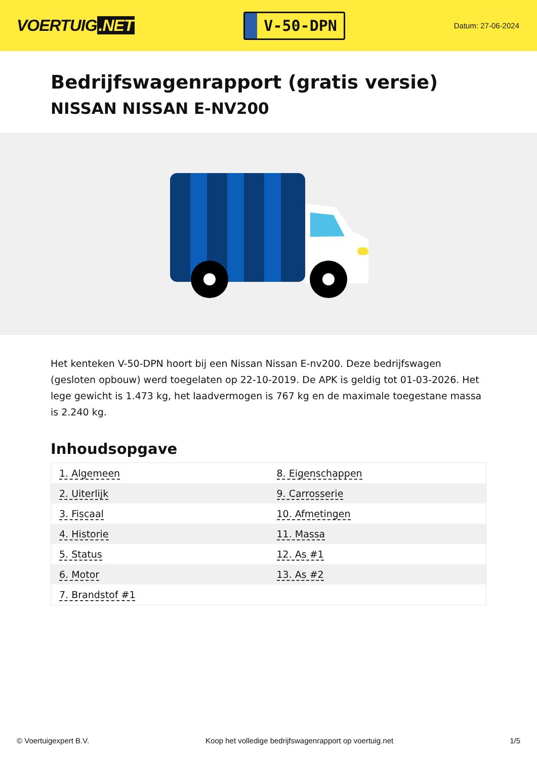VOERTUIG.NET
V-50-DPN
Datum: 27-06-2024
Bedrijfswagenrapport (gratis versie)
NISSAN NISSAN E-NV200
Het kenteken V-50-DPN hoort bij een Nissan Nissan E-nv200. Deze bedrijfswagen (gesloten opbouw) werd toegelaten op 22-10-2019. De APK is geldig tot 01-03-2026. Het lege gewicht is 1.473 kg, het laadvermogen is 767 kg en de maximale toegestane massa is 2.240 kg.
Inhoudsopgave
| 1. Algemeen | 8. Eigenschappen |
| 2. Uiterlijk | 9. Carrosserie |
| 3. Fiscaal | 10. Afmetingen |
| 4. Historie | 11. Massa |
| 5. Status | 12. As #1 |
| 6. Motor | 13. As #2 |
| 7. Brandstof #1 | |
© Voertuigexpert B.V. Koop het volledige bedrijfswagenrapport op voertuig.net 1/5